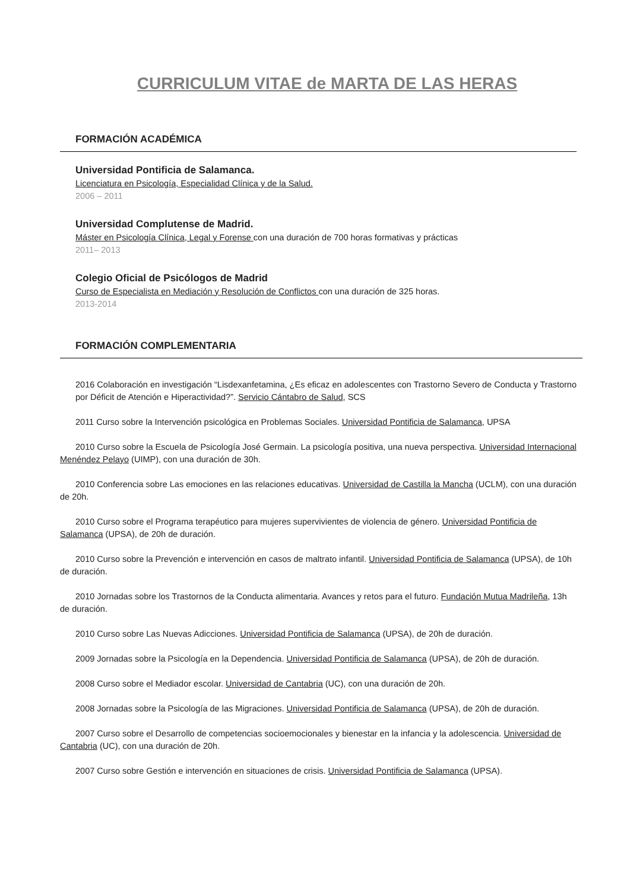CURRICULUM VITAE de MARTA DE LAS HERAS
FORMACIÓN ACADÉMICA
Universidad Pontificia de Salamanca.
Licenciatura en Psicología, Especialidad Clínica y de la Salud.
2006 – 2011
Universidad Complutense de Madrid.
Máster en Psicología Clínica, Legal y Forense con una duración de 700 horas formativas y prácticas
2011– 2013
Colegio Oficial de Psicólogos de Madrid
Curso de Especialista en Mediación y Resolución de Conflictos con una duración de 325 horas.
2013-2014
FORMACIÓN COMPLEMENTARIA
2016 Colaboración en investigación “Lisdexanfetamina, ¿Es eficaz en adolescentes con Trastorno Severo de Conducta y Trastorno por Déficit de Atención e Hiperactividad?”. Servicio Cántabro de Salud, SCS
2011 Curso sobre la Intervención psicológica en Problemas Sociales. Universidad Pontificia de Salamanca, UPSA
2010 Curso sobre la Escuela de Psicología José Germain. La psicología positiva, una nueva perspectiva. Universidad Internacional Menéndez Pelayo (UIMP), con una duración de 30h.
2010 Conferencia sobre Las emociones en las relaciones educativas. Universidad de Castilla la Mancha (UCLM), con una duración de 20h.
2010 Curso sobre el Programa terapéutico para mujeres supervivientes de violencia de género. Universidad Pontificia de Salamanca (UPSA), de 20h de duración.
2010 Curso sobre la Prevención e intervención en casos de maltrato infantil. Universidad Pontificia de Salamanca (UPSA), de 10h de duración.
2010 Jornadas sobre los Trastornos de la Conducta alimentaria. Avances y retos para el futuro. Fundación Mutua Madrileña, 13h de duración.
2010 Curso sobre Las Nuevas Adicciones. Universidad Pontificia de Salamanca (UPSA), de 20h de duración.
2009 Jornadas sobre la Psicología en la Dependencia. Universidad Pontificia de Salamanca (UPSA), de 20h de duración.
2008 Curso sobre el Mediador escolar. Universidad de Cantabria (UC), con una duración de 20h.
2008 Jornadas sobre la Psicología de las Migraciones. Universidad Pontificia de Salamanca (UPSA), de 20h de duración.
2007 Curso sobre el Desarrollo de competencias socioemocionales y bienestar en la infancia y la adolescencia. Universidad de Cantabria (UC), con una duración de 20h.
2007 Curso sobre Gestión e intervención en situaciones de crisis. Universidad Pontificia de Salamanca (UPSA).